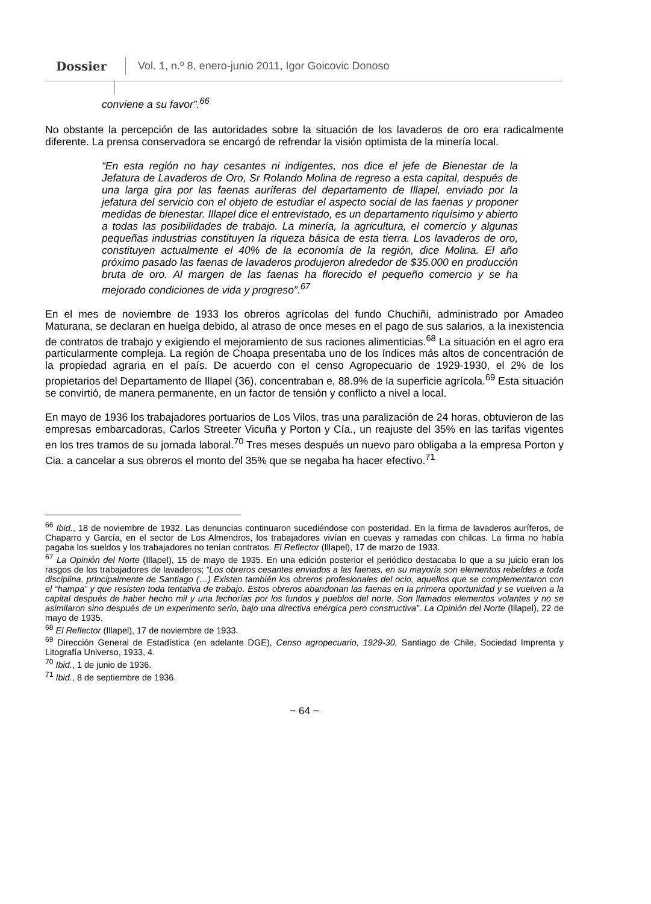Dossier Vol. 1, n.º 8, enero-junio 2011, Igor Goicovic Donoso
conviene a su favor”.<sup>66</sup>
No obstante la percepción de las autoridades sobre la situación de los lavaderos de oro era radicalmente diferente. La prensa conservadora se encargó de refrendar la visión optimista de la minería local.
“En esta región no hay cesantes ni indigentes, nos dice el jefe de Bienestar de la Jefatura de Lavaderos de Oro, Sr Rolando Molina de regreso a esta capital, después de una larga gira por las faenas auríferas del departamento de Illapel, enviado por la jefatura del servicio con el objeto de estudiar el aspecto social de las faenas y proponer medidas de bienestar. Illapel dice el entrevistado, es un departamento riquísimo y abierto a todas las posibilidades de trabajo. La minería, la agricultura, el comercio y algunas pequeñas industrias constituyen la riqueza básica de esta tierra. Los lavaderos de oro, constituyen actualmente el 40% de la economía de la región, dice Molina. El año próximo pasado las faenas de lavaderos produjeron alrededor de $35.000 en producción bruta de oro. Al margen de las faenas ha florecido el pequeño comercio y se ha mejorado condiciones de vida y progreso”.<sup>67</sup>
En el mes de noviembre de 1933 los obreros agrícolas del fundo Chuchiñi, administrado por Amadeo Maturana, se declaran en huelga debido, al atraso de once meses en el pago de sus salarios, a la inexistencia de contratos de trabajo y exigiendo el mejoramiento de sus raciones alimenticias.<sup>68</sup> La situación en el agro era particularmente compleja. La región de Choapa presentaba uno de los índices más altos de concentración de la propiedad agraria en el país. De acuerdo con el censo Agropecuario de 1929-1930, el 2% de los propietarios del Departamento de Illapel (36), concentraban e, 88.9% de la superficie agrícola.<sup>69</sup> Esta situación se convirtió, de manera permanente, en un factor de tensión y conflicto a nivel a local.
En mayo de 1936 los trabajadores portuarios de Los Vilos, tras una paralización de 24 horas, obtuvieron de las empresas embarcadoras, Carlos Streeter Vicuña y Porton y Cía., un reajuste del 35% en las tarifas vigentes en los tres tramos de su jornada laboral.<sup>70</sup> Tres meses después un nuevo paro obligaba a la empresa Porton y Cia. a cancelar a sus obreros el monto del 35% que se negaba ha hacer efectivo.<sup>71</sup>
<sup>66</sup> Ibid., 18 de noviembre de 1932. Las denuncias continuaron sucediéndose con posteridad. En la firma de lavaderos auríferos, de Chaparro y García, en el sector de Los Almendros, los trabajadores vivían en cuevas y ramadas con chilcas. La firma no había pagaba los sueldos y los trabajadores no tenían contratos. El Reflector (Illapel), 17 de marzo de 1933.
<sup>67</sup> La Opinión del Norte (Illapel), 15 de mayo de 1935. En una edición posterior el periódico destacaba lo que a su juicio eran los rasgos de los trabajadores de lavaderos; “Los obreros cesantes enviados a las faenas, en su mayoría son elementos rebeldes a toda disciplina, principalmente de Santiago (…) Existen también los obreros profesionales del ocio, aquellos que se complementaron con el “hampa” y que resisten toda tentativa de trabajo. Estos obreros abandonan las faenas en la primera oportunidad y se vuelven a la capital después de haber hecho mil y una fechorías por los fundos y pueblos del norte. Son llamados elementos volantes y no se asimilaron sino después de un experimento serio, bajo una directiva enérgica pero constructiva”. La Opinión del Norte (Illapel), 22 de mayo de 1935.
<sup>68</sup> El Reflector (Illapel), 17 de noviembre de 1933.
<sup>69</sup> Dirección General de Estadística (en adelante DGE), Censo agropecuario, 1929-30, Santiago de Chile, Sociedad Imprenta y Litografía Universo, 1933, 4.
<sup>70</sup> Ibid., 1 de junio de 1936.
<sup>71</sup> Ibid., 8 de septiembre de 1936.
~ 64 ~